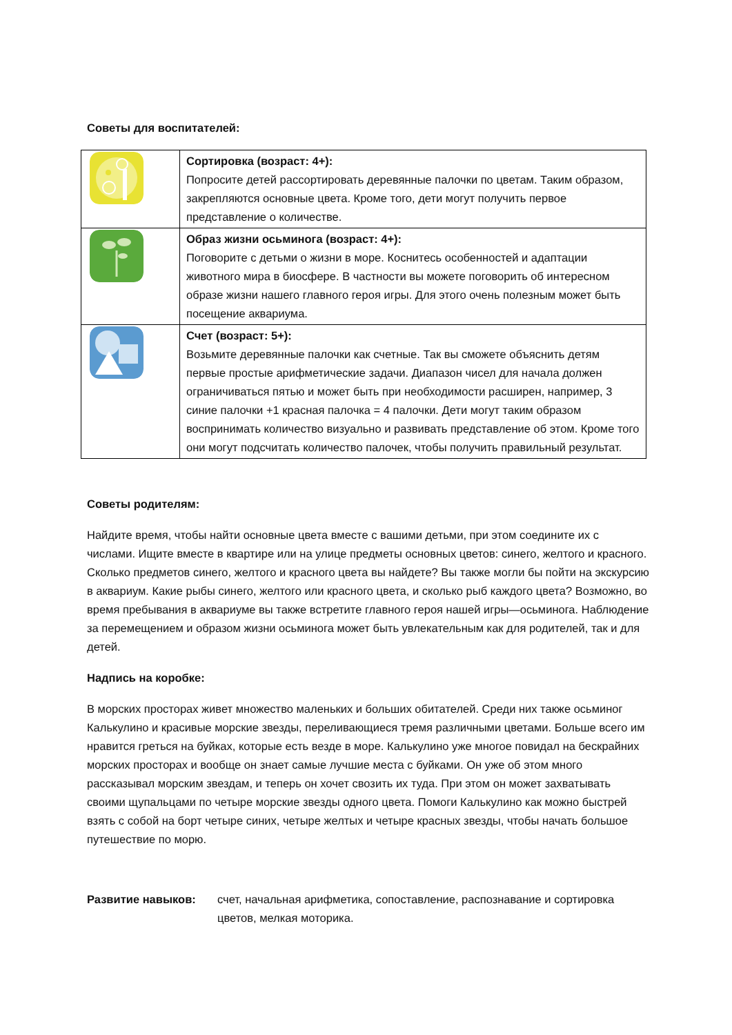Советы для воспитателей:
| | Сортировка (возраст: 4+): Попросите детей рассортировать деревянные палочки по цветам. Таким образом, закрепляются основные цвета. Кроме того, дети могут получить первое представление о количестве. |
| | Образ жизни осьминога (возраст: 4+): Поговорите с детьми о жизни в море. Коснитесь особенностей и адаптации животного мира в биосфере. В частности вы можете поговорить об интересном образе жизни нашего главного героя игры. Для этого очень полезным может быть посещение аквариума. |
| | Счет (возраст: 5+): Возьмите деревянные палочки как счетные. Так вы сможете объяснить детям первые простые арифметические задачи. Диапазон чисел для начала должен ограничиваться пятью и может быть при необходимости расширен, например, 3 синие палочки +1 красная палочка = 4 палочки. Дети могут таким образом воспринимать количество визуально и развивать представление об этом. Кроме того они могут подсчитать количество палочек, чтобы получить правильный результат. |
Советы родителям:
Найдите время, чтобы найти основные цвета вместе с вашими детьми, при этом соедините их с числами. Ищите вместе в квартире или на улице предметы основных цветов: синего, желтого и красного. Сколько предметов синего, желтого и красного цвета вы найдете? Вы также могли бы пойти на экскурсию в аквариум. Какие рыбы синего, желтого или красного цвета, и сколько рыб каждого цвета? Возможно, во время пребывания в аквариуме вы также встретите главного героя нашей игры—осьминога. Наблюдение за перемещением и образом жизни осьминога может быть увлекательным как для родителей, так и для детей.
Надпись на коробке:
В морских просторах живет множество маленьких и больших обитателей. Среди них также осьминог Калькулино и красивые морские звезды, переливающиеся тремя различными цветами. Больше всего им нравится греться на буйках, которые есть везде в море. Калькулино уже многое повидал на бескрайних морских просторах и вообще он знает самые лучшие места с буйками. Он уже об этом много рассказывал морским звездам, и теперь он хочет свозить их туда. При этом он может захватывать своими щупальцами по четыре морские звезды одного цвета. Помоги Калькулино как можно быстрей взять с собой на борт четыре синих, четыре желтых и четыре красных звезды, чтобы начать большое путешествие по морю.
Развитие навыков: счет, начальная арифметика, сопоставление, распознавание и сортировка цветов, мелкая моторика.